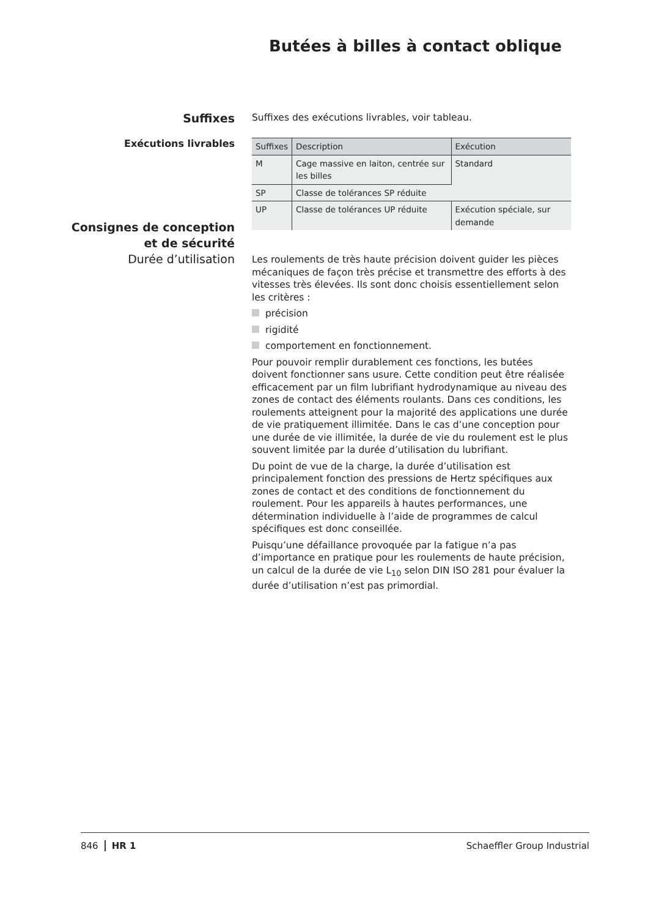Butées à billes à contact oblique
Suffixes
Suffixes des exécutions livrables, voir tableau.
Exécutions livrables
| Suffixes | Description | Exécution |
| --- | --- | --- |
| M | Cage massive en laiton, centrée sur les billes | Standard |
| SP | Classe de tolérances SP réduite | |
| UP | Classe de tolérances UP réduite | Exécution spéciale, sur demande |
Consignes de conception
et de sécurité
Durée d’utilisation
Les roulements de très haute précision doivent guider les pièces mécaniques de façon très précise et transmettre des efforts à des vitesses très élevées. Ils sont donc choisis essentiellement selon les critères :
précision
rigidité
comportement en fonctionnement.
Pour pouvoir remplir durablement ces fonctions, les butées doivent fonctionner sans usure. Cette condition peut être réalisée efficacement par un film lubrifiant hydrodynamique au niveau des zones de contact des éléments roulants. Dans ces conditions, les roulements atteignent pour la majorité des applications une durée de vie pratiquement illimitée. Dans le cas d’une conception pour une durée de vie illimitée, la durée de vie du roulement est le plus souvent limitée par la durée d’utilisation du lubrifiant.
Du point de vue de la charge, la durée d’utilisation est principalement fonction des pressions de Hertz spécifiques aux zones de contact et des conditions de fonctionnement du roulement. Pour les appareils à hautes performances, une détermination individuelle à l’aide de programmes de calcul spécifiques est donc conseillée.
Puisqu’une défaillance provoquée par la fatigue n’a pas d’importance en pratique pour les roulements de haute précision, un calcul de la durée de vie L<sub>10</sub> selon DIN ISO 281 pour évaluer la durée d’utilisation n’est pas primordial.
846 HR 1 Schaeffler Group Industrial